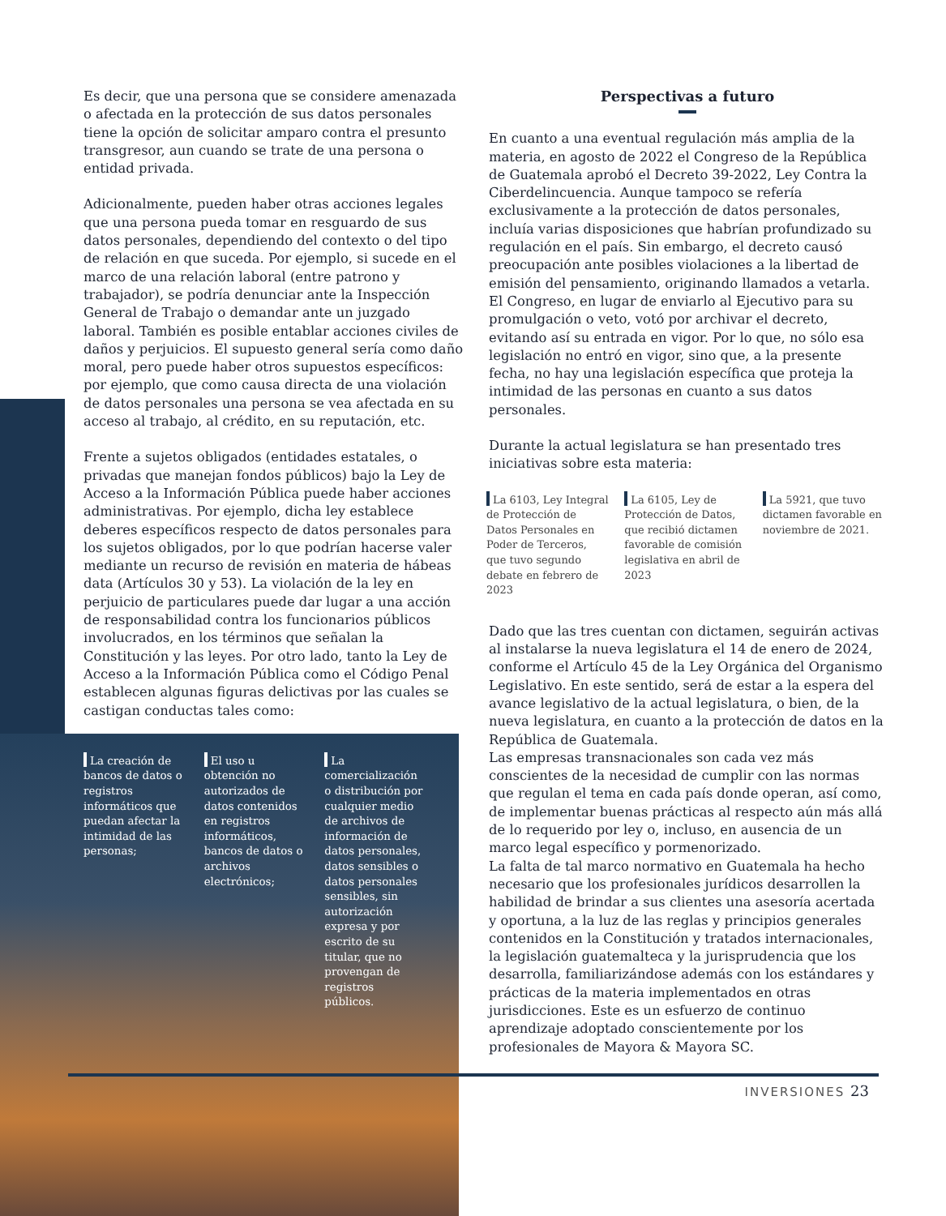Es decir, que una persona que se considere amenazada o afectada en la protección de sus datos personales tiene la opción de solicitar amparo contra el presunto transgresor, aun cuando se trate de una persona o entidad privada.
Adicionalmente, pueden haber otras acciones legales que una persona pueda tomar en resguardo de sus datos personales, dependiendo del contexto o del tipo de relación en que suceda. Por ejemplo, si sucede en el marco de una relación laboral (entre patrono y trabajador), se podría denunciar ante la Inspección General de Trabajo o demandar ante un juzgado laboral. También es posible entablar acciones civiles de daños y perjuicios. El supuesto general sería como daño moral, pero puede haber otros supuestos específicos: por ejemplo, que como causa directa de una violación de datos personales una persona se vea afectada en su acceso al trabajo, al crédito, en su reputación, etc.
Frente a sujetos obligados (entidades estatales, o privadas que manejan fondos públicos) bajo la Ley de Acceso a la Información Pública puede haber acciones administrativas. Por ejemplo, dicha ley establece deberes específicos respecto de datos personales para los sujetos obligados, por lo que podrían hacerse valer mediante un recurso de revisión en materia de hábeas data (Artículos 30 y 53). La violación de la ley en perjuicio de particulares puede dar lugar a una acción de responsabilidad contra los funcionarios públicos involucrados, en los términos que señalan la Constitución y las leyes. Por otro lado, tanto la Ley de Acceso a la Información Pública como el Código Penal establecen algunas figuras delictivas por las cuales se castigan conductas tales como:
La creación de bancos de datos o registros informáticos que puedan afectar la intimidad de las personas;
El uso u obtención no autorizados de datos contenidos en registros informáticos, bancos de datos o archivos electrónicos;
La comercialización o distribución por cualquier medio de archivos de información de datos personales, datos sensibles o datos personales sensibles, sin autorización expresa y por escrito de su titular, que no provengan de registros públicos.
Perspectivas a futuro
En cuanto a una eventual regulación más amplia de la materia, en agosto de 2022 el Congreso de la República de Guatemala aprobó el Decreto 39-2022, Ley Contra la Ciberdelincuencia. Aunque tampoco se refería exclusivamente a la protección de datos personales, incluía varias disposiciones que habrían profundizado su regulación en el país. Sin embargo, el decreto causó preocupación ante posibles violaciones a la libertad de emisión del pensamiento, originando llamados a vetarla. El Congreso, en lugar de enviarlo al Ejecutivo para su promulgación o veto, votó por archivar el decreto, evitando así su entrada en vigor. Por lo que, no sólo esa legislación no entró en vigor, sino que, a la presente fecha, no hay una legislación específica que proteja la intimidad de las personas en cuanto a sus datos personales.
Durante la actual legislatura se han presentado tres iniciativas sobre esta materia:
La 6103, Ley Integral de Protección de Datos Personales en Poder de Terceros, que tuvo segundo debate en febrero de 2023
La 6105, Ley de Protección de Datos, que recibió dictamen favorable de comisión legislativa en abril de 2023
La 5921, que tuvo dictamen favorable en noviembre de 2021.
Dado que las tres cuentan con dictamen, seguirán activas al instalarse la nueva legislatura el 14 de enero de 2024, conforme el Artículo 45 de la Ley Orgánica del Organismo Legislativo. En este sentido, será de estar a la espera del avance legislativo de la actual legislatura, o bien, de la nueva legislatura, en cuanto a la protección de datos en la República de Guatemala.
Las empresas transnacionales son cada vez más conscientes de la necesidad de cumplir con las normas que regulan el tema en cada país donde operan, así como, de implementar buenas prácticas al respecto aún más allá de lo requerido por ley o, incluso, en ausencia de un marco legal específico y pormenorizado.
La falta de tal marco normativo en Guatemala ha hecho necesario que los profesionales jurídicos desarrollen la habilidad de brindar a sus clientes una asesoría acertada y oportuna, a la luz de las reglas y principios generales contenidos en la Constitución y tratados internacionales, la legislación guatemalteca y la jurisprudencia que los desarrolla, familiarizándose además con los estándares y prácticas de la materia implementados en otras jurisdicciones. Este es un esfuerzo de continuo aprendizaje adoptado conscientemente por los profesionales de Mayora & Mayora SC.
INVERSIONES 23